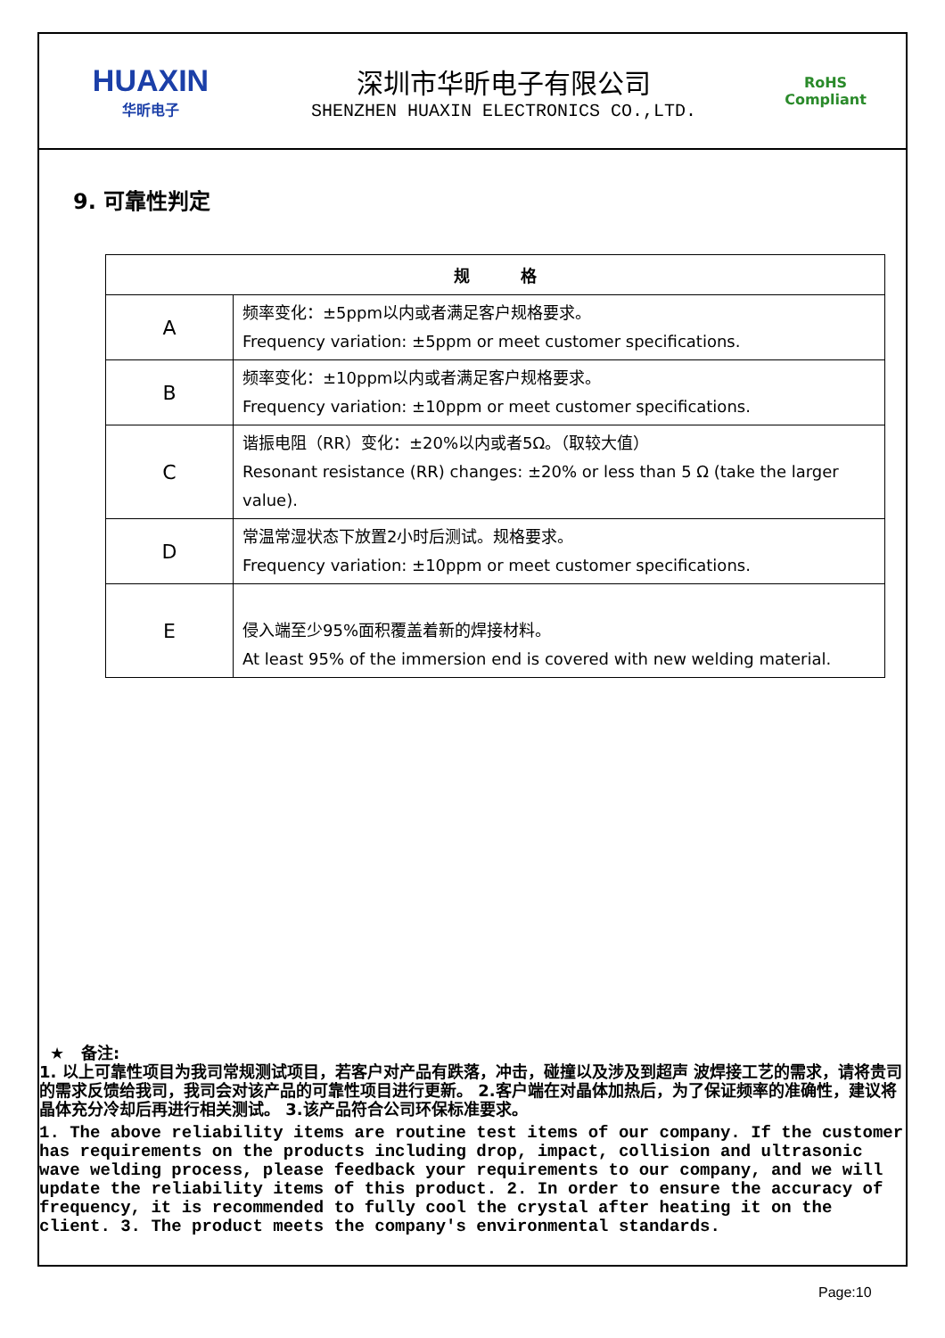HUAXIN
华昕电子
深圳市华昕电子有限公司
SHENZHEN HUAXIN ELECTRONICS CO.,LTD.
RoHS
Compliant
9. 可靠性判定
| 规 格 | |
| --- | --- |
| A | 频率变化：±5ppm以内或者满足客户规格要求。 Frequency variation: ±5ppm or meet customer specifications. |
| B | 频率变化：±10ppm以内或者满足客户规格要求。 Frequency variation: ±10ppm or meet customer specifications. |
| C | 谐振电阻（RR）变化：±20%以内或者5Ω。（取较大值） Resonant resistance (RR) changes: ±20% or less than 5 Ω (take the larger value). |
| D | 常温常湿状态下放置2小时后测试。规格要求。 Frequency variation: ±10ppm or meet customer specifications. |
| E | 侵入端至少95%面积覆盖着新的焊接材料。 At least 95% of the immersion end is covered with new welding material. |
★ 备注:
1. 以上可靠性项目为我司常规测试项目，若客户对产品有跌落，冲击，碰撞以及涉及到超声 波焊接工艺的需求，请将贵司的需求反馈给我司，我司会对该产品的可靠性项目进行更新。 2.客户端在对晶体加热后，为了保证频率的准确性，建议将晶体充分冷却后再进行相关测试。 3.该产品符合公司环保标准要求。
1. The above reliability items are routine test items of our company. If the customer has requirements on the products including drop, impact, collision and ultrasonic wave welding process, please feedback your requirements to our company, and we will update the reliability items of this product. 2. In order to ensure the accuracy of frequency, it is recommended to fully cool the crystal after heating it on the client. 3. The product meets the company's environmental standards.
Page:10